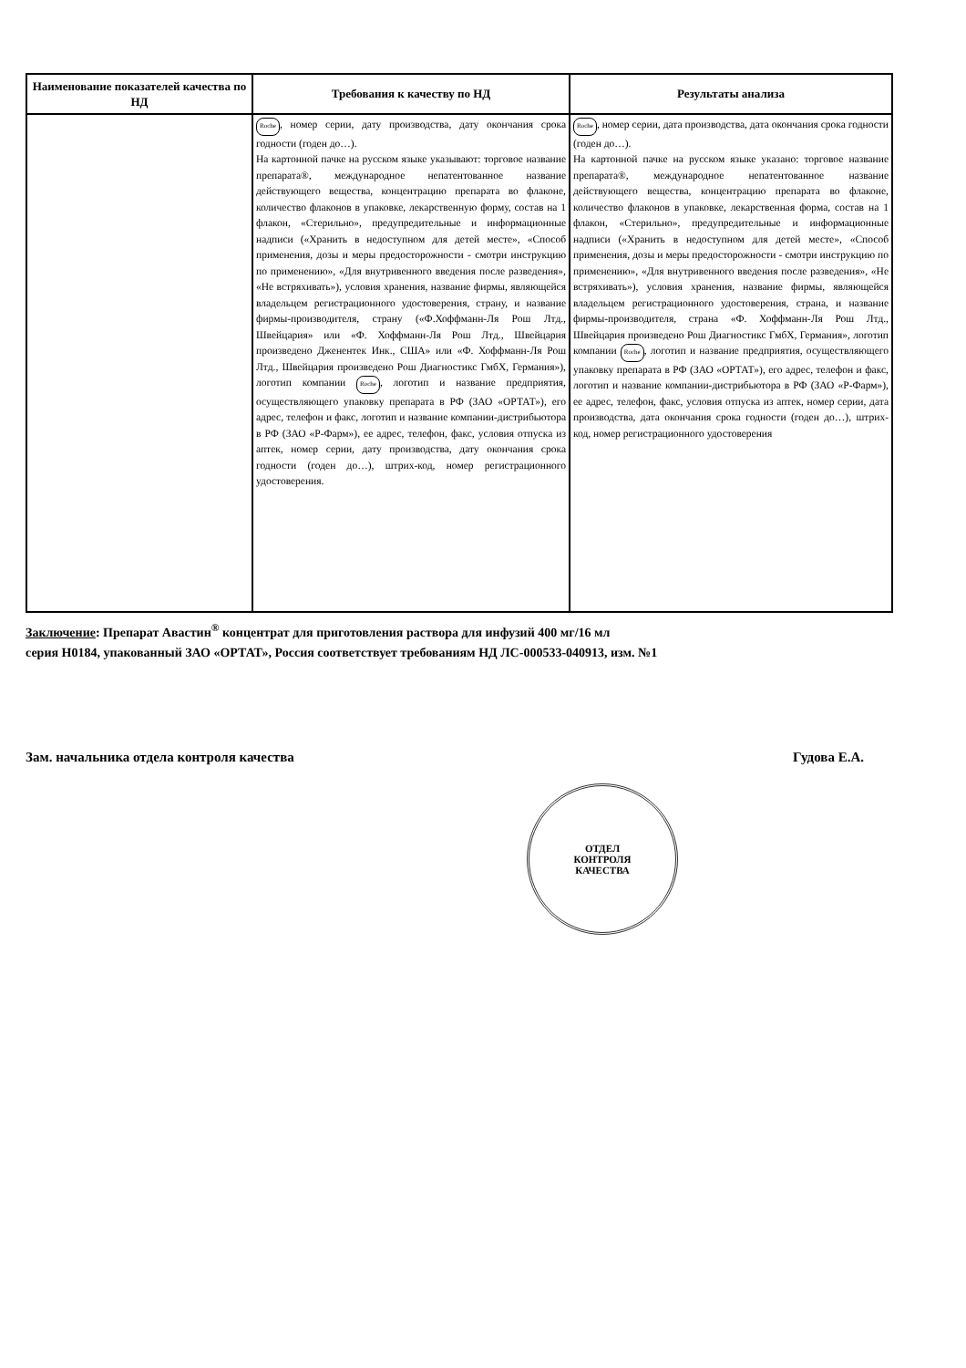| Наименование показателей качества по НД | Требования к качеству по НД | Результаты анализа |
| --- | --- | --- |
| | Roche , номер серии, дату производства, дату окончания срока годности (годен до…). На картонной пачке на русском языке указывают: торговое название препарата®, международное непатентованное название действующего вещества, концентрацию препарата во флаконе, количество флаконов в упаковке, лекарственную форму, состав на 1 флакон, «Стерильно», предупредительные и информационные надписи («Хранить в недоступном для детей месте», «Способ применения, дозы и меры предосторожности - смотри инструкцию по применению», «Для внутривенного введения после разведения», «Не встряхивать»), условия хранения, название фирмы, являющейся владельцем регистрационного удостоверения, страну, и название фирмы-производителя, страну («Ф.Хоффманн-Ля Рош Лтд., Швейцария» или «Ф. Хоффманн-Ля Рош Лтд., Швейцария произведено Дженентек Инк., США» или «Ф. Хоффманн-Ля Рош Лтд., Швейцария произведено Рош Диагностикс ГмбХ, Германия»), логотип компании Roche , логотип и название предприятия, осуществляющего упаковку препарата в РФ (ЗАО «ОРТАТ»), его адрес, телефон и факс, логотип и название компании-дистрибьютора в РФ (ЗАО «Р-Фарм»), ее адрес, телефон, факс, условия отпуска из аптек, номер серии, дату производства, дату окончания срока годности (годен до…), штрих-код, номер регистрационного удостоверения. | Roche , номер серии, дата производства, дата окончания срока годности (годен до…). На картонной пачке на русском языке указано: торговое название препарата®, международное непатентованное название действующего вещества, концентрацию препарата во флаконе, количество флаконов в упаковке, лекарственная форма, состав на 1 флакон, «Стерильно», предупредительные и информационные надписи («Хранить в недоступном для детей месте», «Способ применения, дозы и меры предосторожности - смотри инструкцию по применению», «Для внутривенного введения после разведения», «Не встряхивать»), условия хранения, название фирмы, являющейся владельцем регистрационного удостоверения, страна, и название фирмы-производителя, страна «Ф. Хоффманн-Ля Рош Лтд., Швейцария произведено Рош Диагностикс ГмбХ, Германия», логотип компании Roche , логотип и название предприятия, осуществляющего упаковку препарата в РФ (ЗАО «ОРТАТ»), его адрес, телефон и факс, логотип и название компании-дистрибьютора в РФ (ЗАО «Р-Фарм»), ее адрес, телефон, факс, условия отпуска из аптек, номер серии, дата производства, дата окончания срока годности (годен до…), штрих-код, номер регистрационного удостоверения |
Заключение: Препарат Авастин<sup>®</sup> концентрат для приготовления раствора для инфузий 400 мг/16 мл
серия H0184, упакованный ЗАО «ОРТАТ», Россия соответствует требованиям НД ЛС-000533-040913, изм. №1
Зам. начальника отдела контроля качества Гудова Е.А.
ОТДЕЛ
КОНТРОЛЯ
КАЧЕСТВА